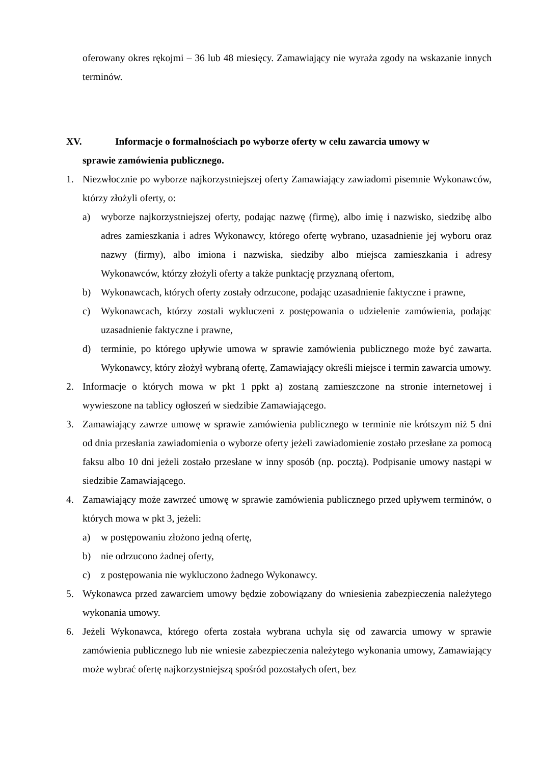oferowany okres rękojmi – 36 lub 48 miesięcy. Zamawiający nie wyraża zgody na wskazanie innych terminów.
XV. Informacje o formalnościach po wyborze oferty w celu zawarcia umowy w
sprawie zamówienia publicznego.
1. Niezwłocznie po wyborze najkorzystniejszej oferty Zamawiający zawiadomi pisemnie Wykonawców, którzy złożyli oferty, o:
a) wyborze najkorzystniejszej oferty, podając nazwę (firmę), albo imię i nazwisko, siedzibę albo adres zamieszkania i adres Wykonawcy, którego ofertę wybrano, uzasadnienie jej wyboru oraz nazwy (firmy), albo imiona i nazwiska, siedziby albo miejsca zamieszkania i adresy Wykonawców, którzy złożyli oferty a także punktację przyznaną ofertom,
b) Wykonawcach, których oferty zostały odrzucone, podając uzasadnienie faktyczne i prawne,
c) Wykonawcach, którzy zostali wykluczeni z postępowania o udzielenie zamówienia, podając uzasadnienie faktyczne i prawne,
d) terminie, po którego upływie umowa w sprawie zamówienia publicznego może być zawarta. Wykonawcy, który złożył wybraną ofertę, Zamawiający określi miejsce i termin zawarcia umowy.
2. Informacje o których mowa w pkt 1 ppkt a) zostaną zamieszczone na stronie internetowej i wywieszone na tablicy ogłoszeń w siedzibie Zamawiającego.
3. Zamawiający zawrze umowę w sprawie zamówienia publicznego w terminie nie krótszym niż 5 dni od dnia przesłania zawiadomienia o wyborze oferty jeżeli zawiadomienie zostało przesłane za pomocą faksu albo 10 dni jeżeli zostało przesłane w inny sposób (np. pocztą). Podpisanie umowy nastąpi w siedzibie Zamawiającego.
4. Zamawiający może zawrzeć umowę w sprawie zamówienia publicznego przed upływem terminów, o których mowa w pkt 3, jeżeli:
a) w postępowaniu złożono jedną ofertę,
b) nie odrzucono żadnej oferty,
c) z postępowania nie wykluczono żadnego Wykonawcy.
5. Wykonawca przed zawarciem umowy będzie zobowiązany do wniesienia zabezpieczenia należytego wykonania umowy.
6. Jeżeli Wykonawca, którego oferta została wybrana uchyla się od zawarcia umowy w sprawie zamówienia publicznego lub nie wniesie zabezpieczenia należytego wykonania umowy, Zamawiający może wybrać ofertę najkorzystniejszą spośród pozostałych ofert, bez